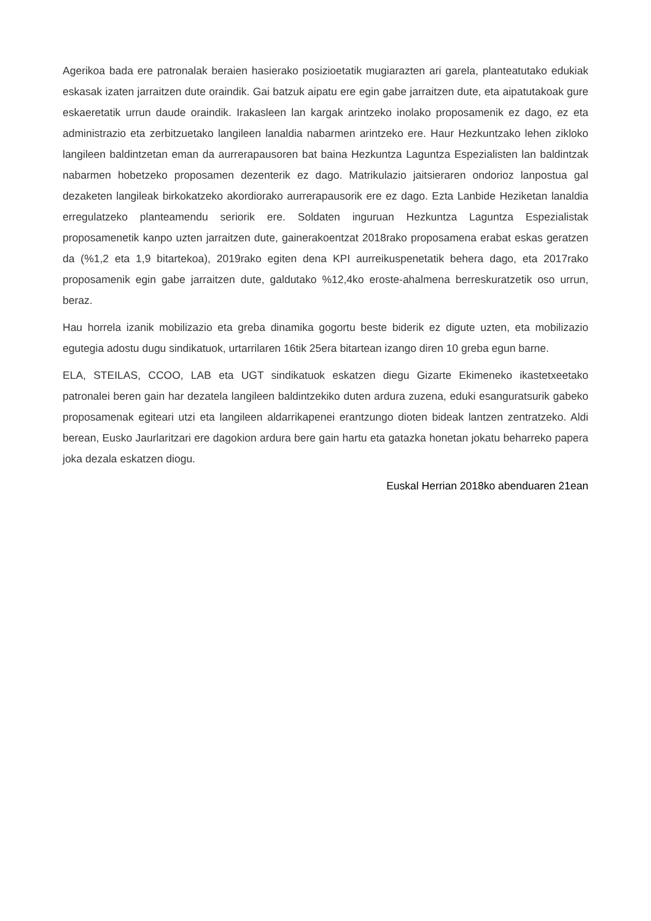Agerikoa bada ere patronalak beraien hasierako posizioetatik mugiarazten ari garela, planteatutako edukiak eskasak izaten jarraitzen dute oraindik. Gai batzuk aipatu ere egin gabe jarraitzen dute, eta aipatutakoak gure eskaeretatik urrun daude oraindik. Irakasleen lan kargak arintzeko inolako proposamenik ez dago, ez eta administrazio eta zerbitzuetako langileen lanaldia nabarmen arintzeko ere. Haur Hezkuntzako lehen zikloko langileen baldintzetan eman da aurrerapausoren bat baina Hezkuntza Laguntza Espezialisten lan baldintzak nabarmen hobetzeko proposamen dezenterik ez dago. Matrikulazio jaitsieraren ondorioz lanpostua gal dezaketen langileak birkokatzeko akordiorako aurrerapausorik ere ez dago. Ezta Lanbide Heziketan lanaldia erregulatzeko planteamendu seriorik ere. Soldaten inguruan Hezkuntza Laguntza Espezialistak proposamenetik kanpo uzten jarraitzen dute, gainerakoentzat 2018rako proposamena erabat eskas geratzen da (%1,2 eta 1,9 bitartekoa), 2019rako egiten dena KPI aurreikuspenetatik behera dago, eta 2017rako proposamenik egin gabe jarraitzen dute, galdutako %12,4ko eroste-ahalmena berreskuratzetik oso urrun, beraz.
Hau horrela izanik mobilizazio eta greba dinamika gogortu beste biderik ez digute uzten, eta mobilizazio egutegia adostu dugu sindikatuok, urtarrilaren 16tik 25era bitartean izango diren 10 greba egun barne.
ELA, STEILAS, CCOO, LAB eta UGT sindikatuok eskatzen diegu Gizarte Ekimeneko ikastetxeetako patronalei beren gain har dezatela langileen baldintzekiko duten ardura zuzena, eduki esanguratsurik gabeko proposamenak egiteari utzi eta langileen aldarrikapenei erantzungo dioten bideak lantzen zentratzeko. Aldi berean, Eusko Jaurlaritzari ere dagokion ardura bere gain hartu eta gatazka honetan jokatu beharreko papera joka dezala eskatzen diogu.
Euskal Herrian 2018ko abenduaren 21ean